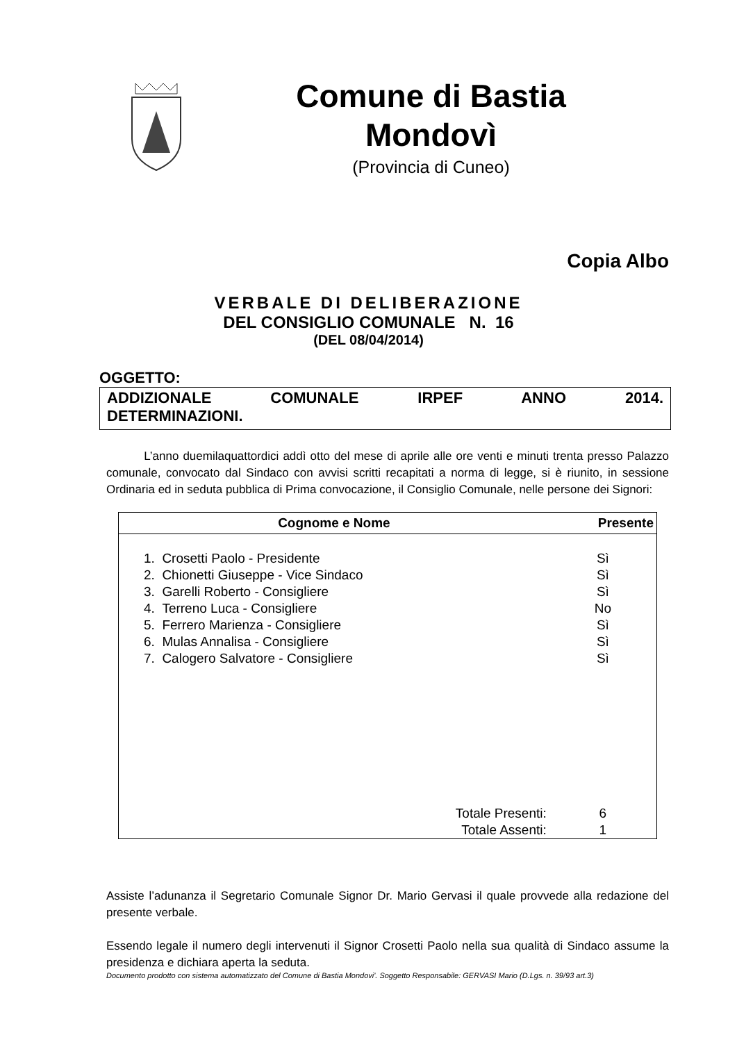Comune di Bastia
Mondovì
(Provincia di Cuneo)
Copia Albo
VERBALE DI DELIBERAZIONE
DEL CONSIGLIO COMUNALE N. 16
(DEL 08/04/2014)
OGGETTO:
ADDIZIONALE COMUNALE IRPEF ANNO 2014.
DETERMINAZIONI.
L’anno duemilaquattordici addì otto del mese di aprile alle ore venti e minuti trenta presso Palazzo comunale, convocato dal Sindaco con avvisi scritti recapitati a norma di legge, si è riunito, in sessione Ordinaria ed in seduta pubblica di Prima convocazione, il Consiglio Comunale, nelle persone dei Signori:
| Cognome e Nome | Presente |
| --- | --- |
| 1. Crosetti Paolo - Presidente | Sì |
| 2. Chionetti Giuseppe - Vice Sindaco | Sì |
| 3. Garelli Roberto - Consigliere | Sì |
| 4. Terreno Luca - Consigliere | No |
| 5. Ferrero Marienza - Consigliere | Sì |
| 6. Mulas Annalisa - Consigliere | Sì |
| 7. Calogero Salvatore - Consigliere | Sì |
| Totale Presenti: | 6 |
| Totale Assenti: | 1 |
Assiste l’adunanza il Segretario Comunale Signor Dr. Mario Gervasi il quale provvede alla redazione del presente verbale.
Essendo legale il numero degli intervenuti il Signor Crosetti Paolo nella sua qualità di Sindaco assume la presidenza e dichiara aperta la seduta.
Documento prodotto con sistema automatizzato del Comune di Bastia Mondovi'. Soggetto Responsabile: GERVASI Mario (D.Lgs. n. 39/93 art.3)